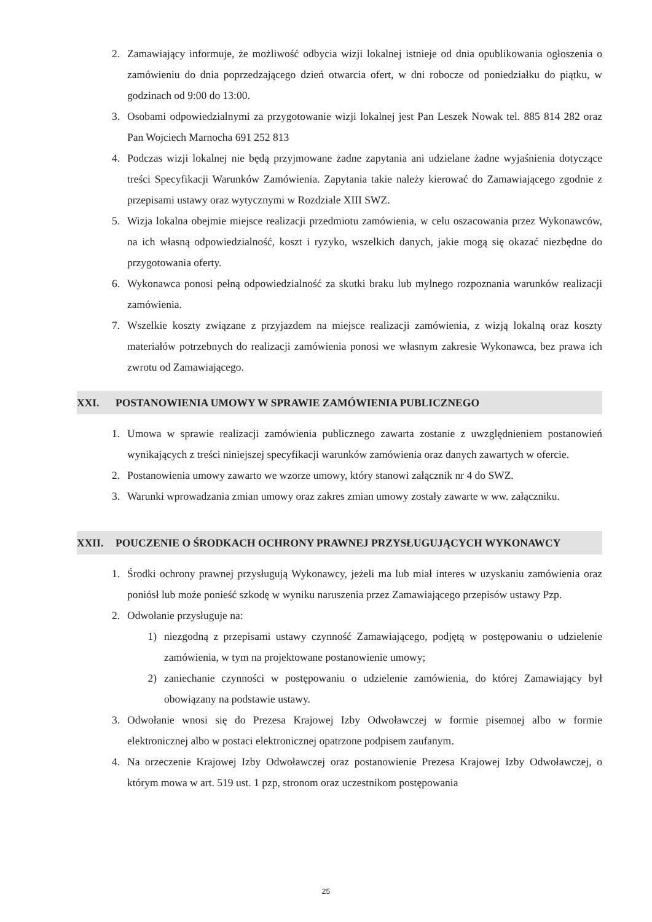2. Zamawiający informuje, że możliwość odbycia wizji lokalnej istnieje od dnia opublikowania ogłoszenia o zamówieniu do dnia poprzedzającego dzień otwarcia ofert, w dni robocze od poniedziałku do piątku, w godzinach od 9:00 do 13:00.
3. Osobami odpowiedzialnymi za przygotowanie wizji lokalnej jest Pan Leszek Nowak tel. 885 814 282 oraz Pan Wojciech Marnocha 691 252 813
4. Podczas wizji lokalnej nie będą przyjmowane żadne zapytania ani udzielane żadne wyjaśnienia dotyczące treści Specyfikacji Warunków Zamówienia. Zapytania takie należy kierować do Zamawiającego zgodnie z przepisami ustawy oraz wytycznymi w Rozdziale XIII SWZ.
5. Wizja lokalna obejmie miejsce realizacji przedmiotu zamówienia, w celu oszacowania przez Wykonawców, na ich własną odpowiedzialność, koszt i ryzyko, wszelkich danych, jakie mogą się okazać niezbędne do przygotowania oferty.
6. Wykonawca ponosi pełną odpowiedzialność za skutki braku lub mylnego rozpoznania warunków realizacji zamówienia.
7. Wszelkie koszty związane z przyjazdem na miejsce realizacji zamówienia, z wizją lokalną oraz koszty materiałów potrzebnych do realizacji zamówienia ponosi we własnym zakresie Wykonawca, bez prawa ich zwrotu od Zamawiającego.
XXI. POSTANOWIENIA UMOWY W SPRAWIE ZAMÓWIENIA PUBLICZNEGO
1. Umowa w sprawie realizacji zamówienia publicznego zawarta zostanie z uwzględnieniem postanowień wynikających z treści niniejszej specyfikacji warunków zamówienia oraz danych zawartych w ofercie.
2. Postanowienia umowy zawarto we wzorze umowy, który stanowi załącznik nr 4 do SWZ.
3. Warunki wprowadzania zmian umowy oraz zakres zmian umowy zostały zawarte w ww. załączniku.
XXII. POUCZENIE O ŚRODKACH OCHRONY PRAWNEJ PRZYSŁUGUJĄCYCH WYKONAWCY
1. Środki ochrony prawnej przysługują Wykonawcy, jeżeli ma lub miał interes w uzyskaniu zamówienia oraz poniósł lub może ponieść szkodę w wyniku naruszenia przez Zamawiającego przepisów ustawy Pzp.
2. Odwołanie przysługuje na:
1) niezgodną z przepisami ustawy czynność Zamawiającego, podjętą w postępowaniu o udzielenie zamówienia, w tym na projektowane postanowienie umowy;
2) zaniechanie czynności w postępowaniu o udzielenie zamówienia, do której Zamawiający był obowiązany na podstawie ustawy.
3. Odwołanie wnosi się do Prezesa Krajowej Izby Odwoławczej w formie pisemnej albo w formie elektronicznej albo w postaci elektronicznej opatrzone podpisem zaufanym.
4. Na orzeczenie Krajowej Izby Odwoławczej oraz postanowienie Prezesa Krajowej Izby Odwoławczej, o którym mowa w art. 519 ust. 1 pzp, stronom oraz uczestnikom postępowania
25